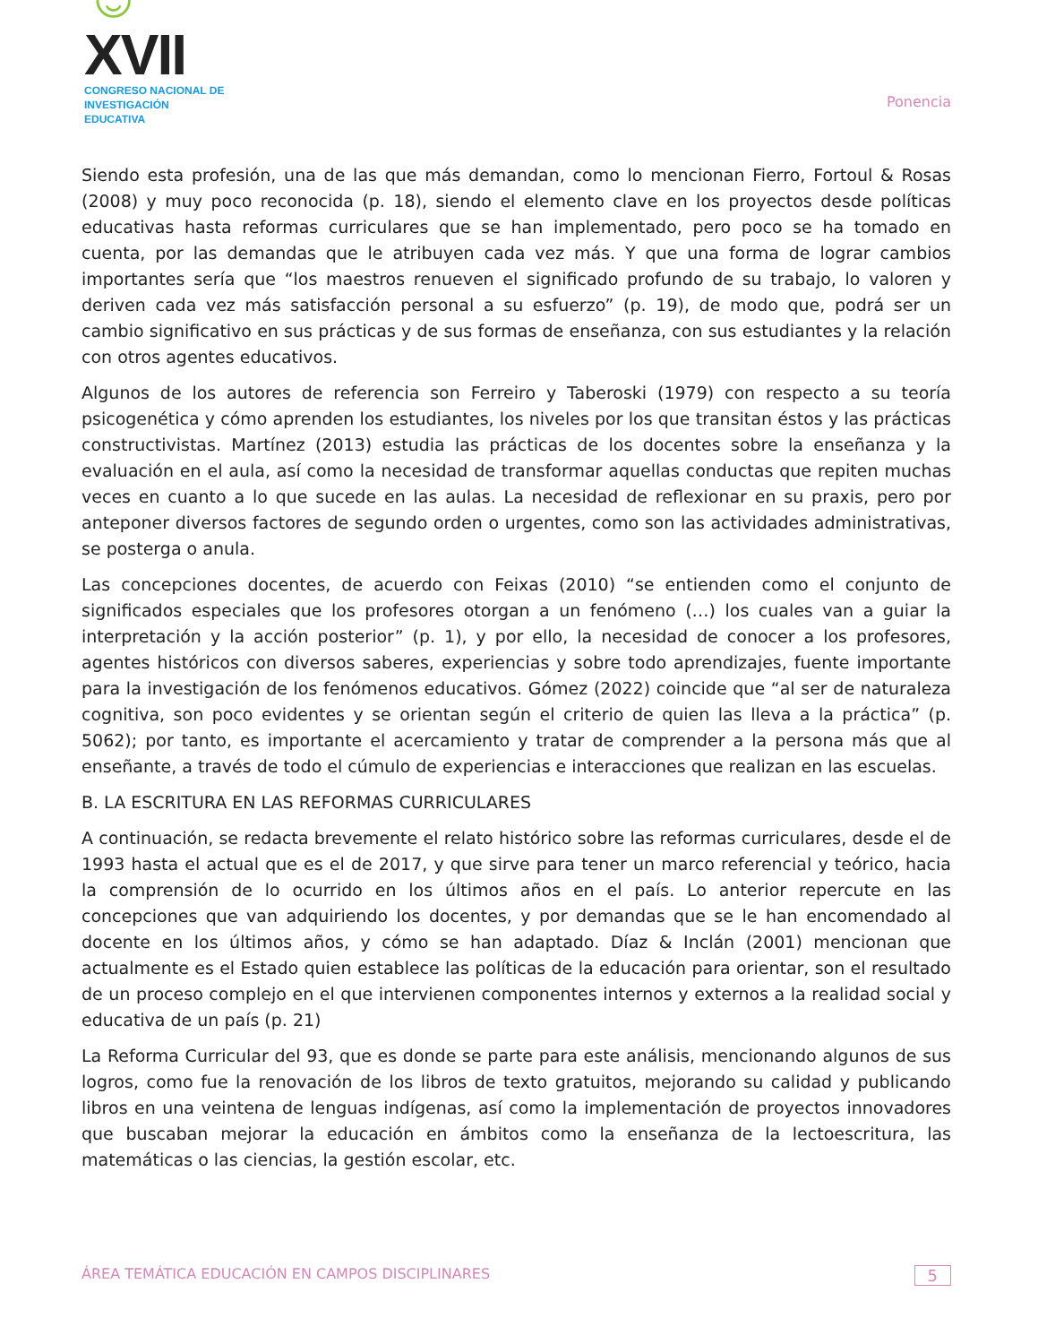☺XVII
CONGRESO NACIONAL DE
INVESTIGACIÓN EDUCATIVA
Ponencia
Siendo esta profesión, una de las que más demandan, como lo mencionan Fierro, Fortoul & Rosas (2008) y muy poco reconocida (p. 18), siendo el elemento clave en los proyectos desde políticas educativas hasta reformas curriculares que se han implementado, pero poco se ha tomado en cuenta, por las demandas que le atribuyen cada vez más. Y que una forma de lograr cambios importantes sería que “los maestros renueven el significado profundo de su trabajo, lo valoren y deriven cada vez más satisfacción personal a su esfuerzo” (p. 19), de modo que, podrá ser un cambio significativo en sus prácticas y de sus formas de enseñanza, con sus estudiantes y la relación con otros agentes educativos.
Algunos de los autores de referencia son Ferreiro y Taberoski (1979) con respecto a su teoría psicogenética y cómo aprenden los estudiantes, los niveles por los que transitan éstos y las prácticas constructivistas. Martínez (2013) estudia las prácticas de los docentes sobre la enseñanza y la evaluación en el aula, así como la necesidad de transformar aquellas conductas que repiten muchas veces en cuanto a lo que sucede en las aulas. La necesidad de reflexionar en su praxis, pero por anteponer diversos factores de segundo orden o urgentes, como son las actividades administrativas, se posterga o anula.
Las concepciones docentes, de acuerdo con Feixas (2010) “se entienden como el conjunto de significados especiales que los profesores otorgan a un fenómeno (…) los cuales van a guiar la interpretación y la acción posterior” (p. 1), y por ello, la necesidad de conocer a los profesores, agentes históricos con diversos saberes, experiencias y sobre todo aprendizajes, fuente importante para la investigación de los fenómenos educativos. Gómez (2022) coincide que “al ser de naturaleza cognitiva, son poco evidentes y se orientan según el criterio de quien las lleva a la práctica” (p. 5062); por tanto, es importante el acercamiento y tratar de comprender a la persona más que al enseñante, a través de todo el cúmulo de experiencias e interacciones que realizan en las escuelas.
B. LA ESCRITURA EN LAS REFORMAS CURRICULARES
A continuación, se redacta brevemente el relato histórico sobre las reformas curriculares, desde el de 1993 hasta el actual que es el de 2017, y que sirve para tener un marco referencial y teórico, hacia la comprensión de lo ocurrido en los últimos años en el país. Lo anterior repercute en las concepciones que van adquiriendo los docentes, y por demandas que se le han encomendado al docente en los últimos años, y cómo se han adaptado. Díaz & Inclán (2001) mencionan que actualmente es el Estado quien establece las políticas de la educación para orientar, son el resultado de un proceso complejo en el que intervienen componentes internos y externos a la realidad social y educativa de un país (p. 21)
La Reforma Curricular del 93, que es donde se parte para este análisis, mencionando algunos de sus logros, como fue la renovación de los libros de texto gratuitos, mejorando su calidad y publicando libros en una veintena de lenguas indígenas, así como la implementación de proyectos innovadores que buscaban mejorar la educación en ámbitos como la enseñanza de la lectoescritura, las matemáticas o las ciencias, la gestión escolar, etc.
ÁREA TEMÁTICA EDUCACIÓN EN CAMPOS DISCIPLINARES 5